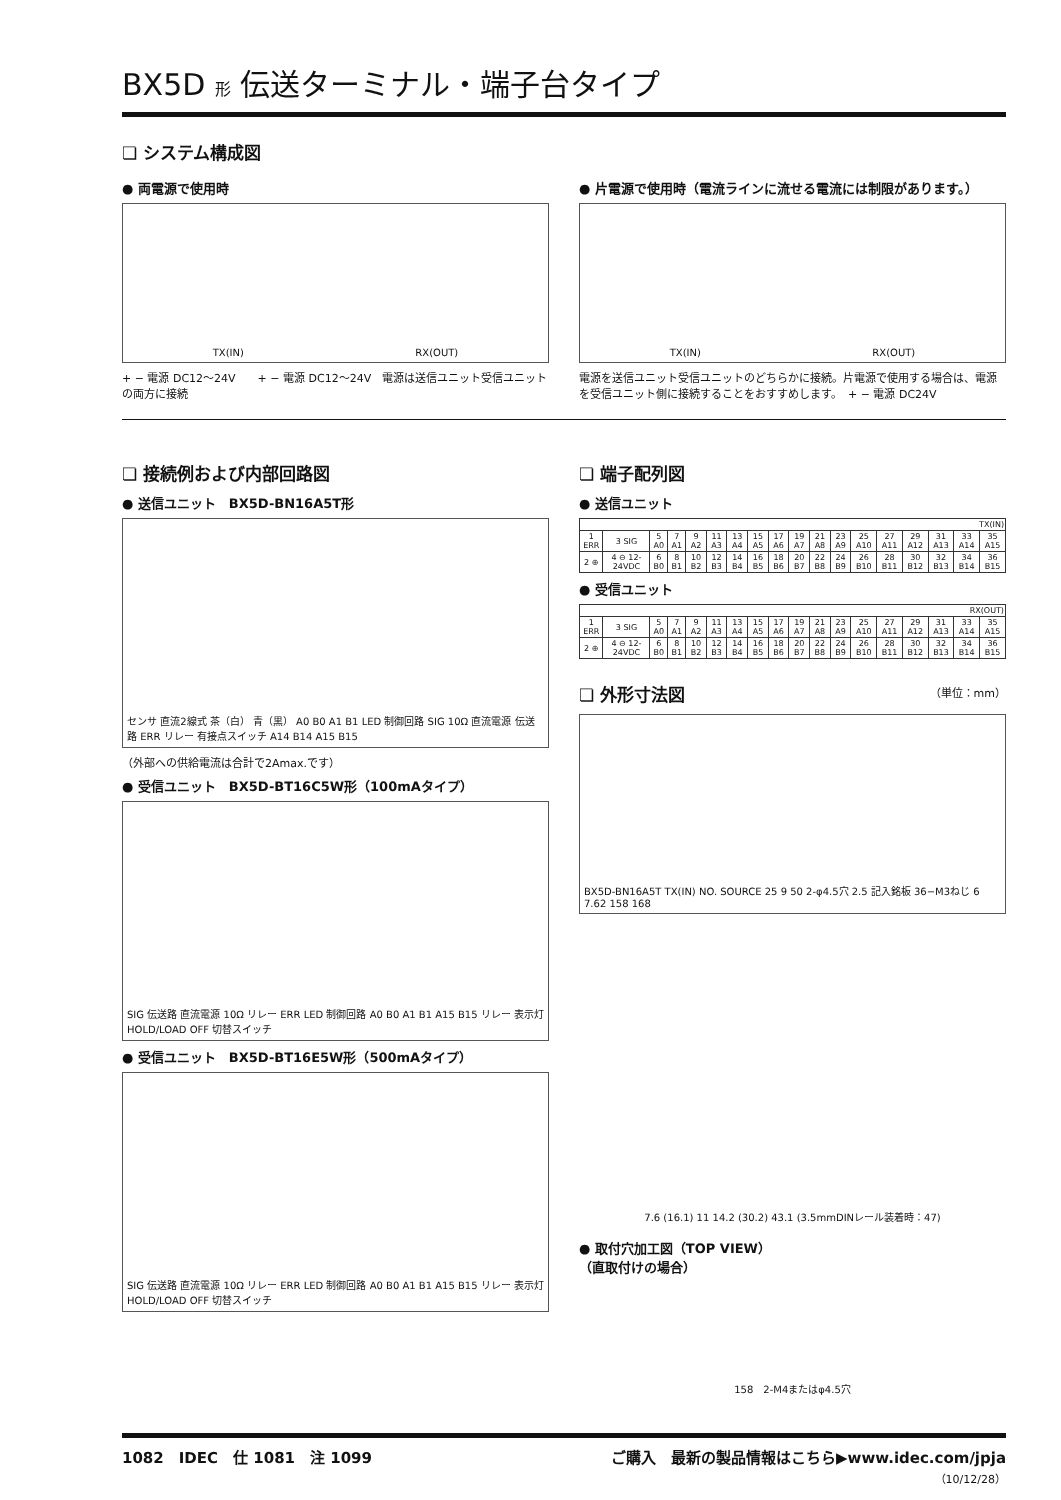BX5D 形 伝送ターミナル・端子台タイプ
❏ システム構成図
● 両電源で使用時
TX(IN) RX(OUT)
+ − 電源 DC12～24V　　+ − 電源 DC12～24V　電源は送信ユニット受信ユニットの両方に接続
● 片電源で使用時（電流ラインに流せる電流には制限があります。）
TX(IN) RX(OUT)
電源を送信ユニット受信ユニットのどちらかに接続。片電源で使用する場合は、電源を受信ユニット側に接続することをおすすめします。　+ − 電源 DC24V
❏ 接続例および内部回路図
● 送信ユニット　BX5D-BN16A5T形
センサ 直流2線式 茶（白） 青（黒） A0 B0 A1 B1 LED 制御回路 SIG 10Ω 直流電源 伝送路 ERR リレー 有接点スイッチ A14 B14 A15 B15
（外部への供給電流は合計で2Amax.です）
● 受信ユニット　BX5D-BT16C5W形（100mAタイプ）
SIG 伝送路 直流電源 10Ω リレー ERR LED 制御回路 A0 B0 A1 B1 A15 B15 リレー 表示灯 HOLD/LOAD OFF 切替スイッチ
● 受信ユニット　BX5D-BT16E5W形（500mAタイプ）
SIG 伝送路 直流電源 10Ω リレー ERR LED 制御回路 A0 B0 A1 B1 A15 B15 リレー 表示灯 HOLD/LOAD OFF 切替スイッチ
❏ 端子配列図
● 送信ユニット
| TX(IN) | | | | | | | | | | | | | | | | | |
| 1 ERR | 3 SIG | 5 A0 | 7 A1 | 9 A2 | 11 A3 | 13 A4 | 15 A5 | 17 A6 | 19 A7 | 21 A8 | 23 A9 | 25 A10 | 27 A11 | 29 A12 | 31 A13 | 33 A14 | 35 A15 |
| 2 ⊕ | 4 ⊖ 12-24VDC | 6 B0 | 8 B1 | 10 B2 | 12 B3 | 14 B4 | 16 B5 | 18 B6 | 20 B7 | 22 B8 | 24 B9 | 26 B10 | 28 B11 | 30 B12 | 32 B13 | 34 B14 | 36 B15 |
● 受信ユニット
| RX(OUT) | | | | | | | | | | | | | | | | | |
| 1 ERR | 3 SIG | 5 A0 | 7 A1 | 9 A2 | 11 A3 | 13 A4 | 15 A5 | 17 A6 | 19 A7 | 21 A8 | 23 A9 | 25 A10 | 27 A11 | 29 A12 | 31 A13 | 33 A14 | 35 A15 |
| 2 ⊕ | 4 ⊖ 12-24VDC | 6 B0 | 8 B1 | 10 B2 | 12 B3 | 14 B4 | 16 B5 | 18 B6 | 20 B7 | 22 B8 | 24 B9 | 26 B10 | 28 B11 | 30 B12 | 32 B13 | 34 B14 | 36 B15 |
❏ 外形寸法図 （単位：mm）
BX5D-BN16A5T TX(IN) NO. SOURCE 25 9 50 2-φ4.5穴 2.5 記入銘板 36−M3ねじ 6 7.62 158 168
7.6 (16.1) 11 14.2 (30.2) 43.1 (3.5mmDINレール装着時：47)
● 取付穴加工図（TOP VIEW）
（直取付けの場合）
158　2-M4またはφ4.5穴
1082　IDEC　仕 1081　注 1099 ご購入　最新の製品情報はこちら▶www.idec.com/jpja
（10/12/28）